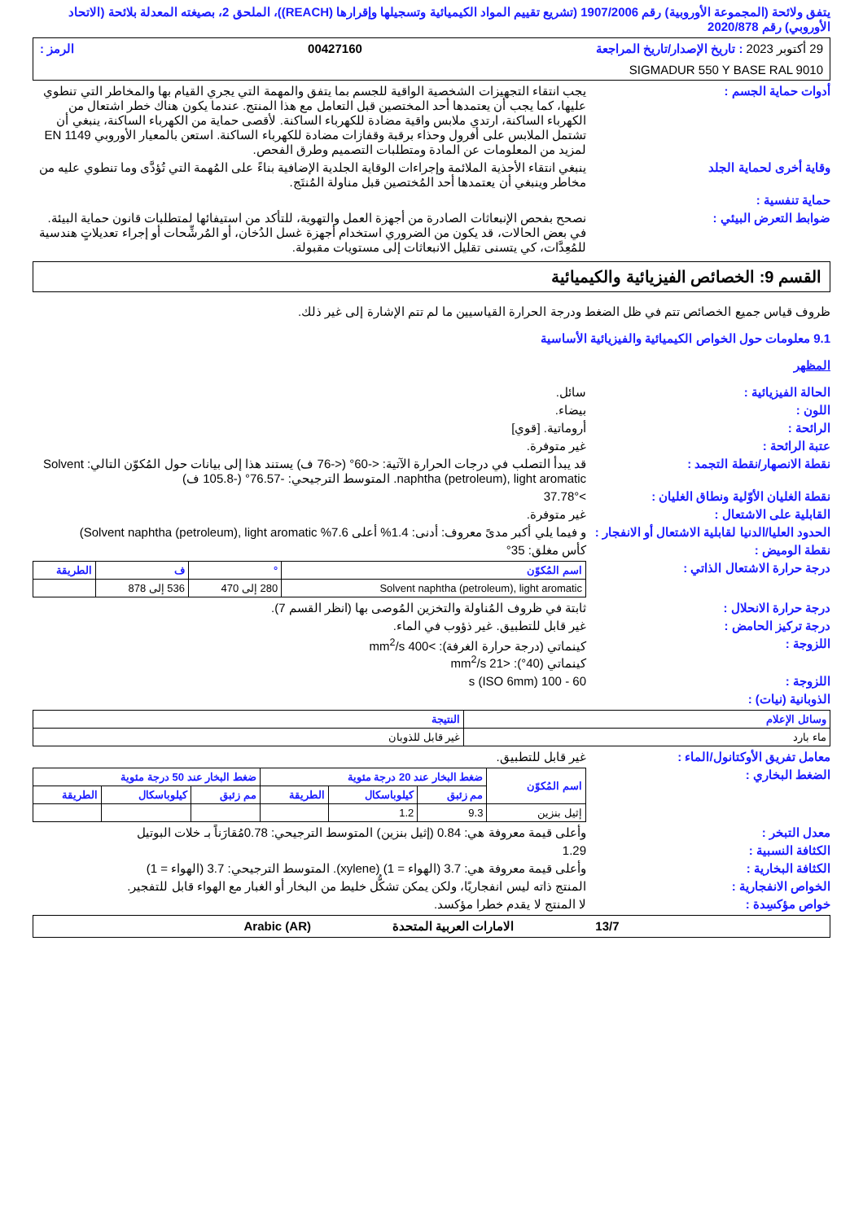يتفق ولائحة (المجموعة الأوروبية) رقم 1907/2006 (تشريع تقييم المواد الكيميائية وتسجيلها وإقرارها (REACH))، الملحق 2، بصيغته المعدلة بلائحة (الاتحاد الأوروبي) رقم 2020/878
29 أكتوبر 2023 : تاريخ الإصدار/تاريخ المراجعة 00427160 الرمز :
SIGMADUR 550 Y BASE RAL 9010
يجب انتقاء التجهيزات الشخصية الواقية للجسم بما يتفق والمهمة التي يجري القيام بها والمخاطر التي تنطوي عليها، كما يجب أن يعتمدها أحد المختصين قبل التعامل مع هذا المنتج. عندما يكون هناك خطر اشتعال من الكهرباء الساكنة، ارتدي ملابس واقية مضادة للكهرباء الساكنة. لأقصى حماية من الكهرباء الساكنة، ينبغي أن تشتمل الملابس على أفرول وحذاء برقبة وقفازات مضادة للكهرباء الساكنة. استعن بالمعيار الأوروبي EN 1149 لمزيد من المعلومات عن المادة ومتطلبات التصميم وطرق الفحص.
أدوات حماية الجسم :
وقاية أخرى لحماية الجلد ينبغي انتقاء الأحذية الملائمة وإجراءات الوقاية الجلدية الإضافية بناءً على المُهمة التي تُؤدَّى وما تنطوي عليه من مخاطر وينبغي أن يعتمدها أحد المُختصين قبل مناولة المُنتَج.
حماية تنفسية :
ضوابط التعرض البيئي : نصحح بفحص الإنبعاثات الصادرة من أجهزة العمل والتهوية، للتأكد من استيفائها لمتطلبات قانون حماية البيئة. في بعض الحالات، قد يكون من الضروري استخدام أجهزة غسل الدُخان، أو المُرشِّحات أو إجراء تعديلاتٍ هندسية للمُعِدَّات، كي يتسنى تقليل الانبعاثات إلى مستويات مقبولة.
القسم 9: الخصائص الفيزيائية والكيميائية
ظروف قياس جميع الخصائص تتم في ظل الضغط ودرجة الحرارة القياسيين ما لم تتم الإشارة إلى غير ذلك.
9.1 معلومات حول الخواص الكيميائية والفيزيائية الأساسية
المظهر
الحالة الفيزيائية : سائل.
اللون : بيضاء.
الرائحة : أروماتية. [قوي]
عتبة الرائحة : غير متوفرة.
نقطة الانصهار/نقطة التجمد : قد يبدأ التصلب في درجات الحرارة الآتية: <-60° (<-76 ف) يستند هذا إلى بيانات حول المُكوّن التالي: Solvent naphtha (petroleum), light aromatic. المتوسط الترجيحي: -76.57° (-105.8 ف)
نقطة الغليان الأوّلية ونطاق الغليان :
>37.78°
القابلية على الاشتعال : غير متوفرة.
الحدود العليا/الدنيا لقابلية الاشتعال أو الانفجار :
و فيما يلي أكبر مدىً معروف: أدنى: 1.4% أعلى 7.6% Solvent naphtha (petroleum), light aromatic)
نقطة الوميض : كأس مغلق: 35°
درجة حرارة الاشتعال الذاتي :
| اسم المُكوّن | ° | ف | الطريقة |
| --- | --- | --- | --- |
| Solvent naphtha (petroleum), light aromatic | 280 إلى 470 | 536 إلى 878 | |
درجة حرارة الانحلال : ثابتة في ظروف المُناولة والتخزين المُوصى بها (انظر القسم 7).
درجة تركيز الحامض : غير قابل للتطبيق. غير ذؤوب في الماء.
اللزوجة : كينماتي (درجة حرارة الغرفة): >400 mm<sup>2</sup>/s
كينماتي (40°): <21 mm<sup>2</sup>/s
اللزوجة : 60 - 100 s (ISO 6mm)
الذوبانية (نيات) :
| وسائل الإعلام | النتيجة |
| --- | --- |
| ماء بارد | غير قابل للذوبان |
معامل تفريق الأوكتانول/الماء : غير قابل للتطبيق.
الضغط البخاري :
| اسم المُكوّن | ضغط البخار عند 20 درجة مئوية | | | ضغط البخار عند 50 درجة مئوية | | |
| --- | --- | --- | --- | --- | --- | --- |
| | مم زئبق | كيلوباسكال | الطريقة | مم زئبق | كيلوباسكال | الطريقة |
| إثيل بنزين | 9.3 | 1.2 | | | | |
معدل التبخر : وأعلى قيمة معروفة هي: 0.84 (إثيل بنزين) المتوسط الترجيحي: 0.78مُقارَناً بـ خلات البوتيل
الكثافة النسبية : 1.29
الكثافة البخارية : وأعلى قيمة معروفة هي: 3.7 (الهواء = 1) (xylene). المتوسط الترجيحي: 3.7 (الهواء = 1)
الخواص الانفجارية : المنتج ذاته ليس انفجاريًا، ولكن يمكن تشكُّل خليط من البخار أو الغبار مع الهواء قابل للتفجير.
خواص مؤكسِدة : لا المنتج لا يقدم خطرا مؤكسد.
13/7 الامارات العربية المتحدة Arabic (AR)